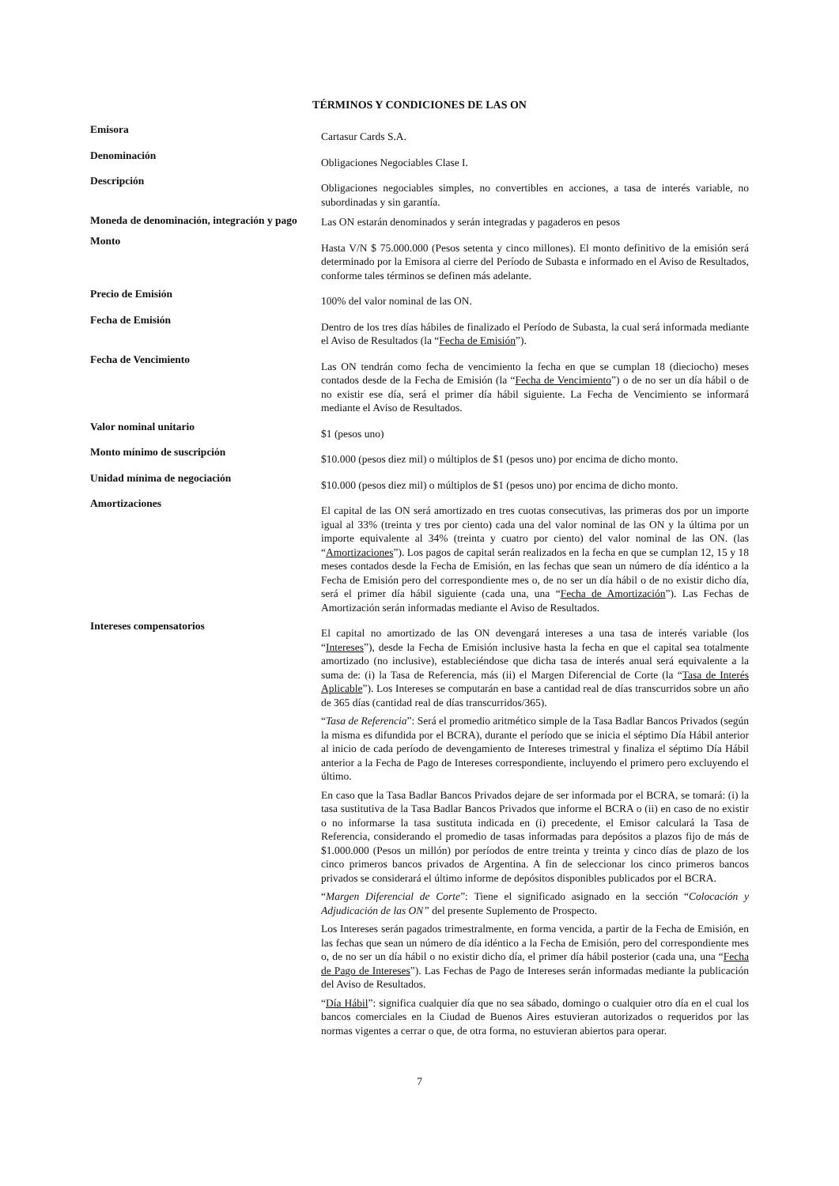TÉRMINOS Y CONDICIONES DE LAS ON
| Emisora | Cartasur Cards S.A. |
| Denominación | Obligaciones Negociables Clase I. |
| Descripción | Obligaciones negociables simples, no convertibles en acciones, a tasa de interés variable, no subordinadas y sin garantía. |
| Moneda de denominación, integración y pago | Las ON estarán denominados y serán integradas y pagaderos en pesos |
| Monto | Hasta V/N $ 75.000.000 (Pesos setenta y cinco millones). El monto definitivo de la emisión será determinado por la Emisora al cierre del Período de Subasta e informado en el Aviso de Resultados, conforme tales términos se definen más adelante. |
| Precio de Emisión | 100% del valor nominal de las ON. |
| Fecha de Emisión | Dentro de los tres días hábiles de finalizado el Período de Subasta, la cual será informada mediante el Aviso de Resultados (la “ Fecha de Emisión ”). |
| Fecha de Vencimiento | Las ON tendrán como fecha de vencimiento la fecha en que se cumplan 18 (dieciocho) meses contados desde de la Fecha de Emisión (la “ Fecha de Vencimiento ”) o de no ser un día hábil o de no existir ese día, será el primer día hábil siguiente. La Fecha de Vencimiento se informará mediante el Aviso de Resultados. |
| Valor nominal unitario | $1 (pesos uno) |
| Monto mínimo de suscripción | $10.000 (pesos diez mil) o múltiplos de $1 (pesos uno) por encima de dicho monto. |
| Unidad mínima de negociación | $10.000 (pesos diez mil) o múltiplos de $1 (pesos uno) por encima de dicho monto. |
| Amortizaciones | El capital de las ON será amortizado en tres cuotas consecutivas, las primeras dos por un importe igual al 33% (treinta y tres por ciento) cada una del valor nominal de las ON y la última por un importe equivalente al 34% (treinta y cuatro por ciento) del valor nominal de las ON. (las “ Amortizaciones ”). Los pagos de capital serán realizados en la fecha en que se cumplan 12, 15 y 18 meses contados desde la Fecha de Emisión, en las fechas que sean un número de día idéntico a la Fecha de Emisión pero del correspondiente mes o, de no ser un día hábil o de no existir dicho día, será el primer día hábil siguiente (cada una, una “ Fecha de Amortización ”). Las Fechas de Amortización serán informadas mediante el Aviso de Resultados. |
| Intereses compensatorios | El capital no amortizado de las ON devengará intereses a una tasa de interés variable (los “ Intereses ”), desde la Fecha de Emisión inclusive hasta la fecha en que el capital sea totalmente amortizado (no inclusive), estableciéndose que dicha tasa de interés anual será equivalente a la suma de: (i) la Tasa de Referencia, más (ii) el Margen Diferencial de Corte (la “ Tasa de Interés Aplicable ”). Los Intereses se computarán en base a cantidad real de días transcurridos sobre un año de 365 días (cantidad real de días transcurridos/365). “ Tasa de Referencia ”: Será el promedio aritmético simple de la Tasa Badlar Bancos Privados (según la misma es difundida por el BCRA), durante el período que se inicia el séptimo Día Hábil anterior al inicio de cada período de devengamiento de Intereses trimestral y finaliza el séptimo Día Hábil anterior a la Fecha de Pago de Intereses correspondiente, incluyendo el primero pero excluyendo el último. En caso que la Tasa Badlar Bancos Privados dejare de ser informada por el BCRA, se tomará: (i) la tasa sustitutiva de la Tasa Badlar Bancos Privados que informe el BCRA o (ii) en caso de no existir o no informarse la tasa sustituta indicada en (i) precedente, el Emisor calculará la Tasa de Referencia, considerando el promedio de tasas informadas para depósitos a plazos fijo de más de $1.000.000 (Pesos un millón) por períodos de entre treinta y treinta y cinco días de plazo de los cinco primeros bancos privados de Argentina. A fin de seleccionar los cinco primeros bancos privados se considerará el último informe de depósitos disponibles publicados por el BCRA. “ Margen Diferencial de Corte ”: Tiene el significado asignado en la sección “ Colocación y Adjudicación de las ON” del presente Suplemento de Prospecto. Los Intereses serán pagados trimestralmente, en forma vencida, a partir de la Fecha de Emisión, en las fechas que sean un número de día idéntico a la Fecha de Emisión, pero del correspondiente mes o, de no ser un día hábil o no existir dicho día, el primer día hábil posterior (cada una, una “ Fecha de Pago de Intereses ”). Las Fechas de Pago de Intereses serán informadas mediante la publicación del Aviso de Resultados. “ Día Hábil ”: significa cualquier día que no sea sábado, domingo o cualquier otro día en el cual los bancos comerciales en la Ciudad de Buenos Aires estuvieran autorizados o requeridos por las normas vigentes a cerrar o que, de otra forma, no estuvieran abiertos para operar. |
7